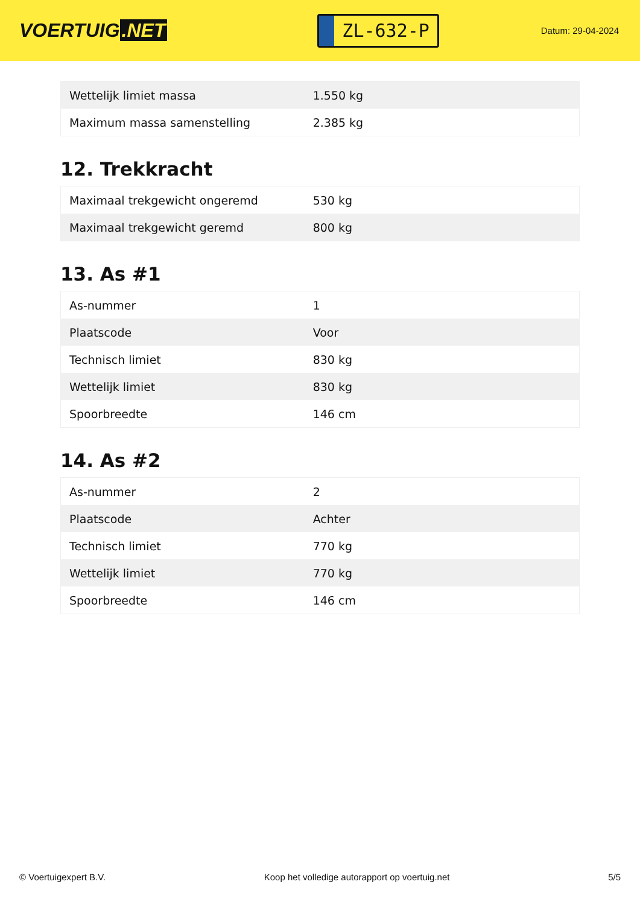VOERTUIG.NET
ZL-632-P
Datum: 29-04-2024
| Wettelijk limiet massa | 1.550 kg |
| Maximum massa samenstelling | 2.385 kg |
12. Trekkracht
| Maximaal trekgewicht ongeremd | 530 kg |
| Maximaal trekgewicht geremd | 800 kg |
13. As #1
| As-nummer | 1 |
| Plaatscode | Voor |
| Technisch limiet | 830 kg |
| Wettelijk limiet | 830 kg |
| Spoorbreedte | 146 cm |
14. As #2
| As-nummer | 2 |
| Plaatscode | Achter |
| Technisch limiet | 770 kg |
| Wettelijk limiet | 770 kg |
| Spoorbreedte | 146 cm |
© Voertuigexpert B.V. Koop het volledige autorapport op voertuig.net 5/5